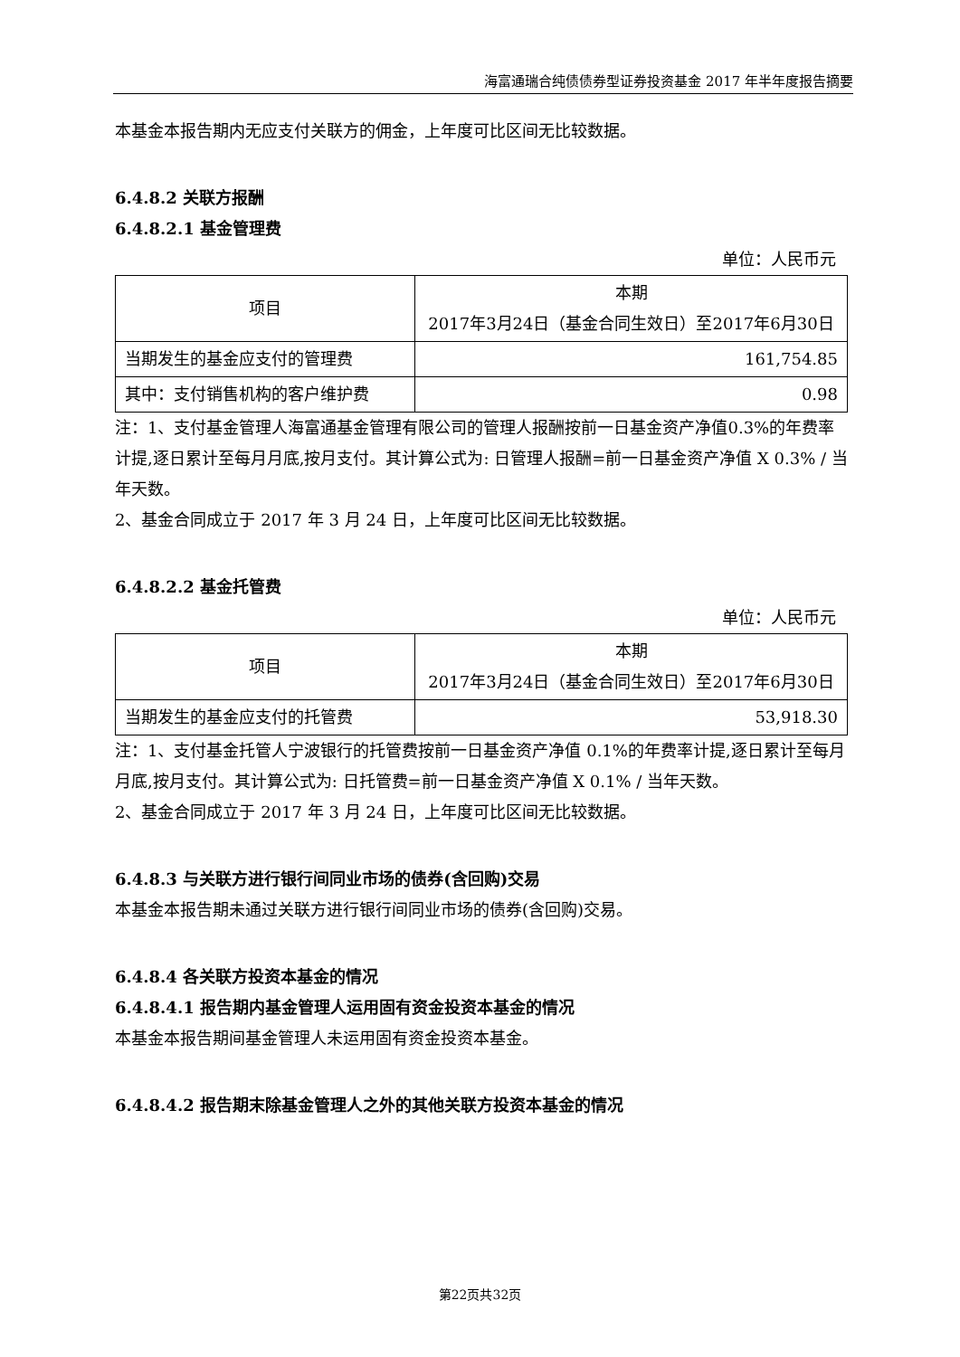海富通瑞合纯债债券型证券投资基金 2017 年半年度报告摘要
本基金本报告期内无应支付关联方的佣金，上年度可比区间无比较数据。
6.4.8.2 关联方报酬
6.4.8.2.1 基金管理费
单位：人民币元
| 项目 | 本期 2017年3月24日（基金合同生效日）至2017年6月30日 |
| 当期发生的基金应支付的管理费 | 161,754.85 |
| 其中：支付销售机构的客户维护费 | 0.98 |
注：1、支付基金管理人海富通基金管理有限公司的管理人报酬按前一日基金资产净值0.3%的年费率计提,逐日累计至每月月底,按月支付。其计算公式为: 日管理人报酬=前一日基金资产净值 X 0.3% / 当年天数。
2、基金合同成立于 2017 年 3 月 24 日，上年度可比区间无比较数据。
6.4.8.2.2 基金托管费
单位：人民币元
| 项目 | 本期 2017年3月24日（基金合同生效日）至2017年6月30日 |
| 当期发生的基金应支付的托管费 | 53,918.30 |
注：1、支付基金托管人宁波银行的托管费按前一日基金资产净值 0.1%的年费率计提,逐日累计至每月月底,按月支付。其计算公式为: 日托管费=前一日基金资产净值 X 0.1% / 当年天数。
2、基金合同成立于 2017 年 3 月 24 日，上年度可比区间无比较数据。
6.4.8.3 与关联方进行银行间同业市场的债券(含回购)交易
本基金本报告期未通过关联方进行银行间同业市场的债券(含回购)交易。
6.4.8.4 各关联方投资本基金的情况
6.4.8.4.1 报告期内基金管理人运用固有资金投资本基金的情况
本基金本报告期间基金管理人未运用固有资金投资本基金。
6.4.8.4.2 报告期末除基金管理人之外的其他关联方投资本基金的情况
第22页共32页